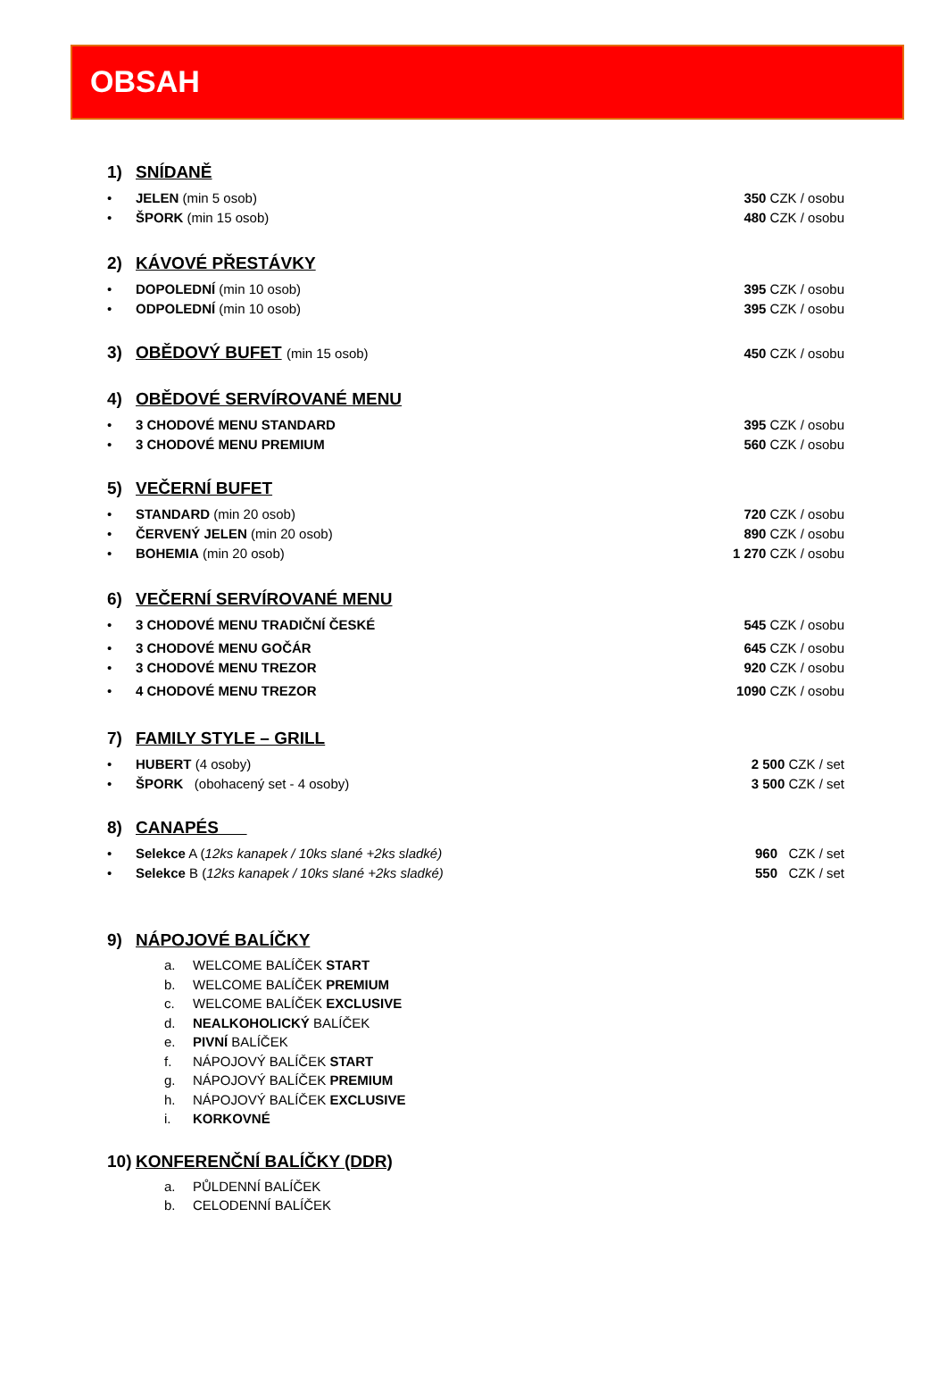OBSAH
1) SNÍDANĚ
• JELEN (min 5 osob) 350 CZK / osobu
• ŠPORK (min 15 osob) 480 CZK / osobu
2) KÁVOVÉ PŘESTÁVKY
• DOPOLEDNÍ (min 10 osob) 395 CZK / osobu
• ODPOLEDNÍ (min 10 osob) 395 CZK / osobu
3) OBĚDOVÝ BUFET (min 15 osob) 450 CZK / osobu
4) OBĚDOVÉ SERVÍROVANÉ MENU
• 3 CHODOVÉ MENU STANDARD 395 CZK / osobu
• 3 CHODOVÉ MENU PREMIUM 560 CZK / osobu
5) VEČERNÍ BUFET
• STANDARD (min 20 osob) 720 CZK / osobu
• ČERVENÝ JELEN (min 20 osob) 890 CZK / osobu
• BOHEMIA (min 20 osob) 1 270 CZK / osobu
6) VEČERNÍ SERVÍROVANÉ MENU
• 3 CHODOVÉ MENU TRADIČNÍ ČESKÉ 545 CZK / osobu
• 3 CHODOVÉ MENU GOČÁR 645 CZK / osobu
• 3 CHODOVÉ MENU TREZOR 920 CZK / osobu
• 4 CHODOVÉ MENU TREZOR 1090 CZK / osobu
7) FAMILY STYLE – GRILL
• HUBERT (4 osoby) 2 500 CZK / set
• ŠPORK (obohacený set - 4 osoby) 3 500 CZK / set
8) CANAPÉS
• Selekce A (12ks kanapek / 10ks slané +2ks sladké) 960 CZK / set
• Selekce B (12ks kanapek / 10ks slané +2ks sladké) 550 CZK / set
9) NÁPOJOVÉ BALÍČKY
a. WELCOME BALÍČEK START
b. WELCOME BALÍČEK PREMIUM
c. WELCOME BALÍČEK EXCLUSIVE
d. NEALKOHOLICKÝ BALÍČEK
e. PIVNÍ BALÍČEK
f. NÁPOJOVÝ BALÍČEK START
g. NÁPOJOVÝ BALÍČEK PREMIUM
h. NÁPOJOVÝ BALÍČEK EXCLUSIVE
i. KORKOVNÉ
10) KONFERENČNÍ BALÍČKY (DDR)
a. PŮLDENNÍ BALÍČEK
b. CELODENNÍ BALÍČEK